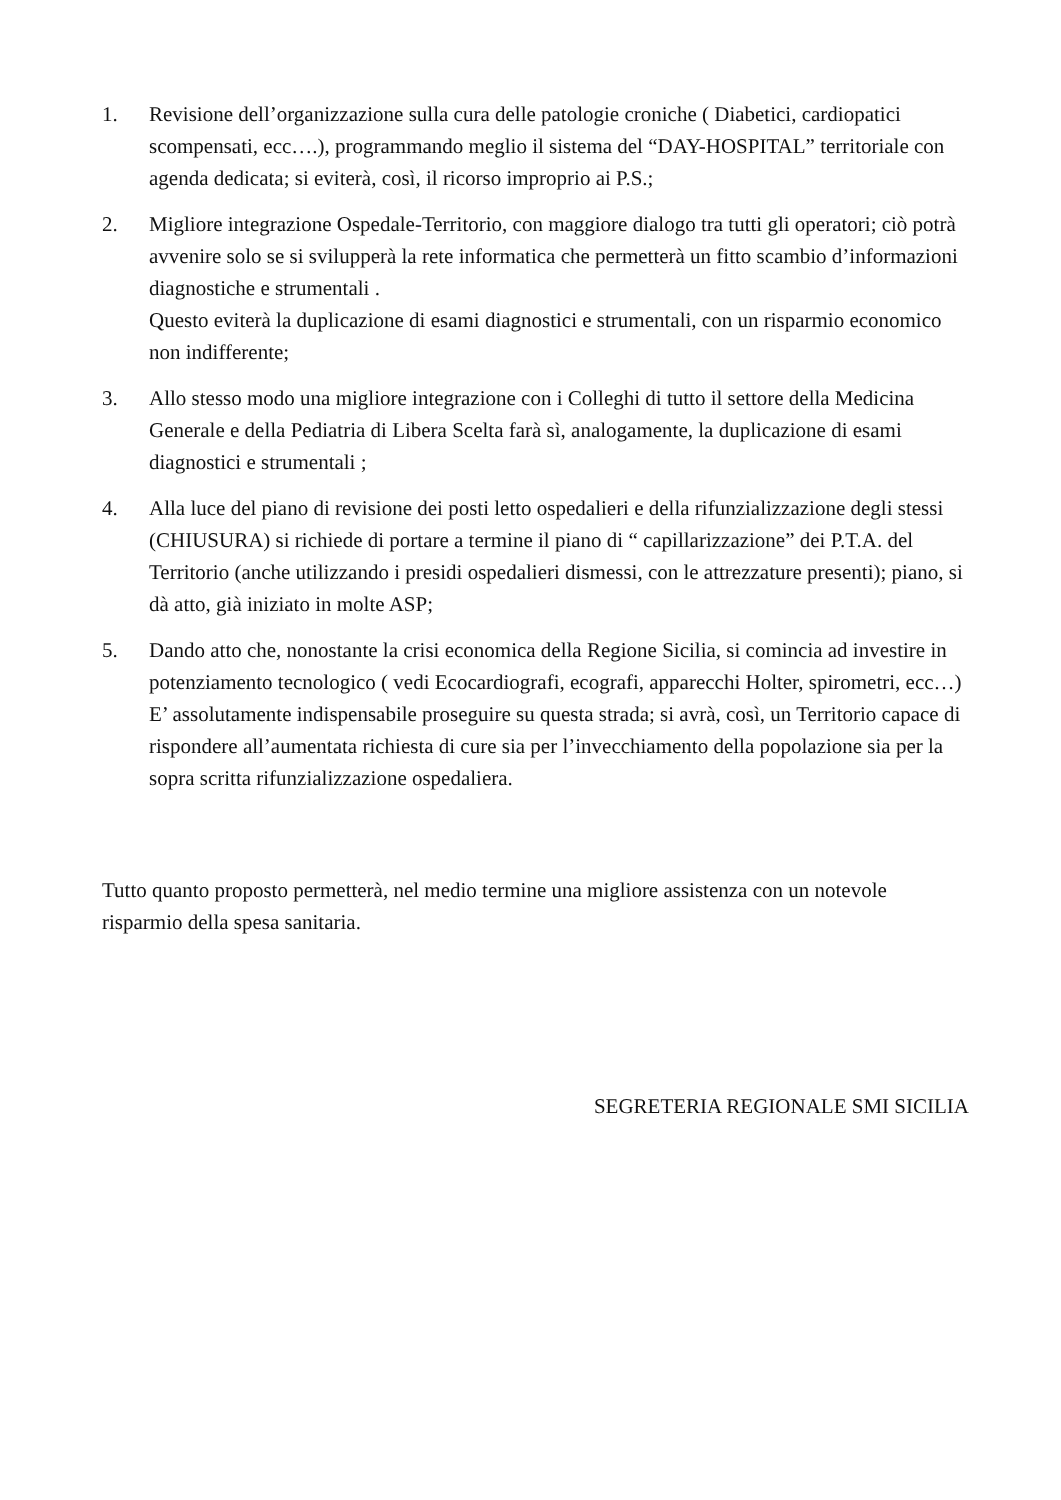1. Revisione dell’organizzazione sulla cura delle patologie croniche ( Diabetici, cardiopatici scompensati, ecc….), programmando meglio il sistema del “DAY-HOSPITAL” territoriale con agenda dedicata; si eviterà, così, il ricorso improprio ai P.S.;
2. Migliore integrazione Ospedale-Territorio, con maggiore dialogo tra tutti gli operatori; ciò potrà avvenire solo se si svilupperà la rete informatica che permetterà un fitto scambio d’informazioni diagnostiche e strumentali .
Questo eviterà la duplicazione di esami diagnostici e strumentali, con un risparmio economico non indifferente;
3. Allo stesso modo una migliore integrazione con i Colleghi di tutto il settore della Medicina Generale e della Pediatria di Libera Scelta farà sì, analogamente, la duplicazione di esami diagnostici e strumentali ;
4. Alla luce del piano di revisione dei posti letto ospedalieri e della rifunzializzazione degli stessi (CHIUSURA) si richiede di portare a termine il piano di “ capillarizzazione” dei P.T.A. del Territorio (anche utilizzando i presidi ospedalieri dismessi, con le attrezzature presenti); piano, si dà atto, già iniziato in molte ASP;
5. Dando atto che, nonostante la crisi economica della Regione Sicilia, si comincia ad investire in potenziamento tecnologico ( vedi Ecocardiografi, ecografi, apparecchi Holter, spirometri, ecc…) E’ assolutamente indispensabile proseguire su questa strada; si avrà, così, un Territorio capace di rispondere all’aumentata richiesta di cure sia per l’invecchiamento della popolazione sia per la sopra scritta rifunzializzazione ospedaliera.
Tutto quanto proposto permetterà, nel medio termine una migliore assistenza con un notevole risparmio della spesa sanitaria.
SEGRETERIA REGIONALE SMI SICILIA